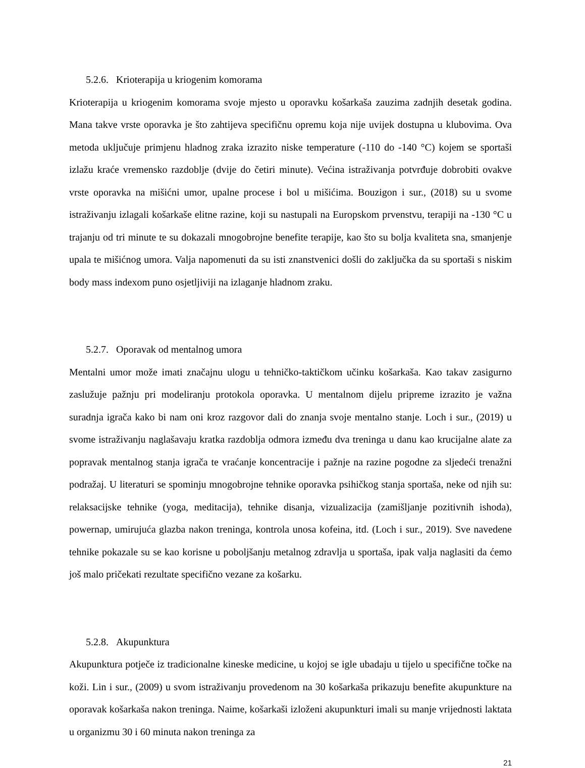5.2.6. Krioterapija u kriogenim komorama
Krioterapija u kriogenim komorama svoje mjesto u oporavku košarkaša zauzima zadnjih desetak godina. Mana takve vrste oporavka je što zahtijeva specifičnu opremu koja nije uvijek dostupna u klubovima. Ova metoda uključuje primjenu hladnog zraka izrazito niske temperature (-110 do -140 °C) kojem se sportaši izlažu kraće vremensko razdoblje (dvije do četiri minute). Većina istraživanja potvrđuje dobrobiti ovakve vrste oporavka na mišićni umor, upalne procese i bol u mišićima. Bouzigon i sur., (2018) su u svome istraživanju izlagali košarkaše elitne razine, koji su nastupali na Europskom prvenstvu, terapiji na -130 °C u trajanju od tri minute te su dokazali mnogobrojne benefite terapije, kao što su bolja kvaliteta sna, smanjenje upala te mišićnog umora. Valja napomenuti da su isti znanstvenici došli do zaključka da su sportaši s niskim body mass indexom puno osjetljiviji na izlaganje hladnom zraku.
5.2.7. Oporavak od mentalnog umora
Mentalni umor može imati značajnu ulogu u tehničko-taktičkom učinku košarkaša. Kao takav zasigurno zaslužuje pažnju pri modeliranju protokola oporavka. U mentalnom dijelu pripreme izrazito je važna suradnja igrača kako bi nam oni kroz razgovor dali do znanja svoje mentalno stanje. Loch i sur., (2019) u svome istraživanju naglašavaju kratka razdoblja odmora između dva treninga u danu kao krucijalne alate za popravak mentalnog stanja igrača te vraćanje koncentracije i pažnje na razine pogodne za sljedeći trenažni podražaj. U literaturi se spominju mnogobrojne tehnike oporavka psihičkog stanja sportaša, neke od njih su: relaksacijske tehnike (yoga, meditacija), tehnike disanja, vizualizacija (zamišljanje pozitivnih ishoda), powernap, umirujuća glazba nakon treninga, kontrola unosa kofeina, itd. (Loch i sur., 2019). Sve navedene tehnike pokazale su se kao korisne u poboljšanju metalnog zdravlja u sportaša, ipak valja naglasiti da ćemo još malo pričekati rezultate specifično vezane za košarku.
5.2.8. Akupunktura
Akupunktura potječe iz tradicionalne kineske medicine, u kojoj se igle ubadaju u tijelo u specifične točke na koži. Lin i sur., (2009) u svom istraživanju provedenom na 30 košarkaša prikazuju benefite akupunkture na oporavak košarkaša nakon treninga. Naime, košarkaši izloženi akupunkturi imali su manje vrijednosti laktata u organizmu 30 i 60 minuta nakon treninga za
21